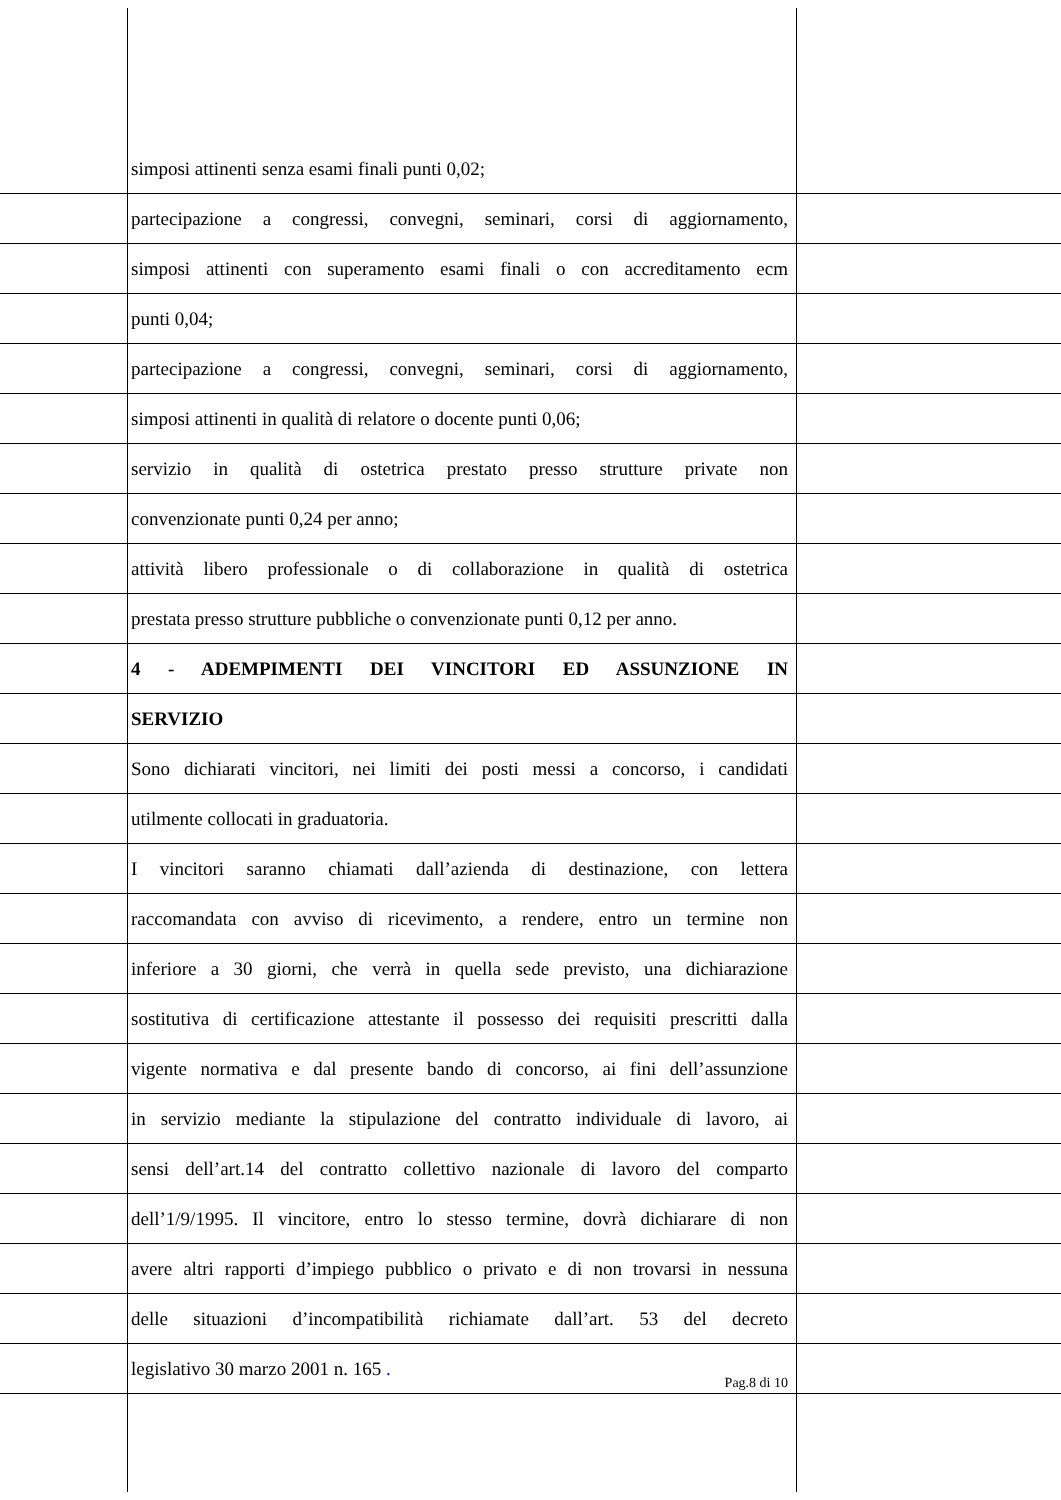simposi attinenti senza esami finali punti 0,02;
partecipazione a congressi, convegni, seminari, corsi di aggiornamento,
simposi attinenti con superamento esami finali o con accreditamento ecm
punti 0,04;
partecipazione a congressi, convegni, seminari, corsi di aggiornamento,
simposi attinenti in qualità di relatore o docente punti 0,06;
servizio in qualità di ostetrica prestato presso strutture private non
convenzionate punti 0,24 per anno;
attività libero professionale o di collaborazione in qualità di ostetrica
prestata presso strutture pubbliche o convenzionate punti 0,12 per anno.
4 - ADEMPIMENTI DEI VINCITORI ED ASSUNZIONE IN
SERVIZIO
Sono dichiarati vincitori, nei limiti dei posti messi a concorso, i candidati
utilmente collocati in graduatoria.
I vincitori saranno chiamati dall’azienda di destinazione, con lettera
raccomandata con avviso di ricevimento, a rendere, entro un termine non
inferiore a 30 giorni, che verrà in quella sede previsto, una dichiarazione
sostitutiva di certificazione attestante il possesso dei requisiti prescritti dalla
vigente normativa e dal presente bando di concorso, ai fini dell’assunzione
in servizio mediante la stipulazione del contratto individuale di lavoro, ai
sensi dell’art.14 del contratto collettivo nazionale di lavoro del comparto
dell’1/9/1995. Il vincitore, entro lo stesso termine, dovrà dichiarare di non
avere altri rapporti d’impiego pubblico o privato e di non trovarsi in nessuna
delle situazioni d’incompatibilità richiamate dall’art. 53 del decreto
legislativo 30 marzo 2001 n. 165 .
Pag.8 di 10